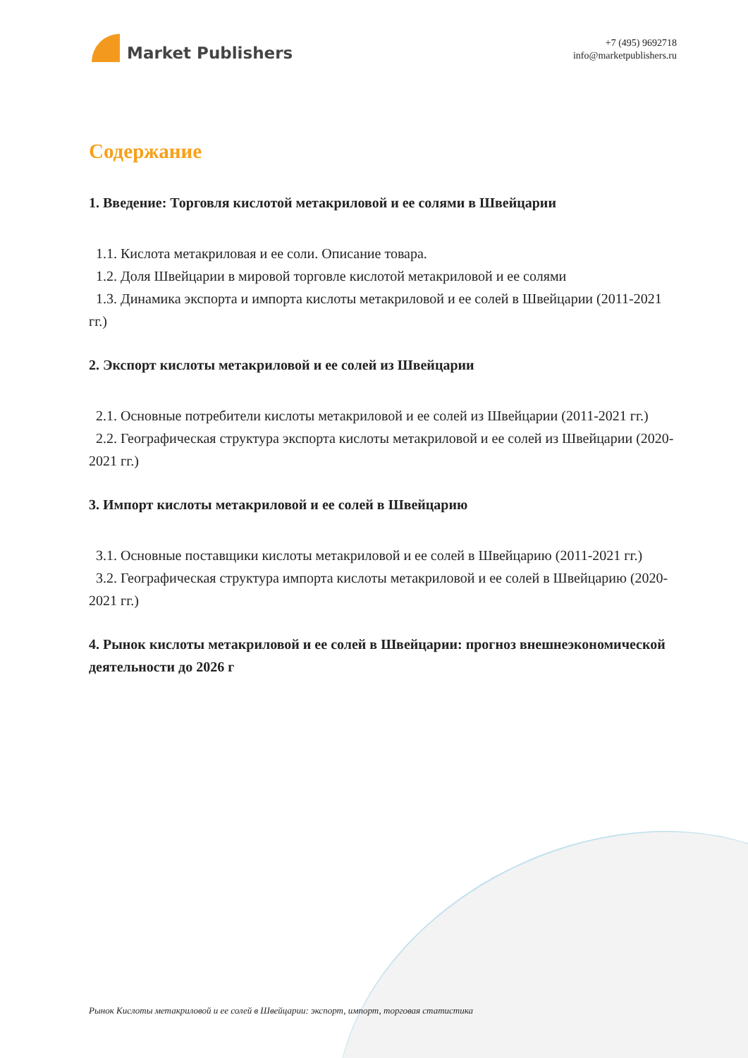Market Publishers
+7 (495) 9692718
info@marketpublishers.ru
Содержание
1. Введение: Торговля кислотой метакриловой и ее солями в Швейцарии
1.1. Кислота метакриловая и ее соли. Описание товара.
1.2. Доля Швейцарии в мировой торговле кислотой метакриловой и ее солями
1.3. Динамика экспорта и импорта кислоты метакриловой и ее солей в Швейцарии (2011-2021 гг.)
2. Экспорт кислоты метакриловой и ее солей из Швейцарии
2.1. Основные потребители кислоты метакриловой и ее солей из Швейцарии (2011-2021 гг.)
2.2. Географическая структура экспорта кислоты метакриловой и ее солей из Швейцарии (2020-2021 гг.)
3. Импорт кислоты метакриловой и ее солей в Швейцарию
3.1. Основные поставщики кислоты метакриловой и ее солей в Швейцарию (2011-2021 гг.)
3.2. Географическая структура импорта кислоты метакриловой и ее солей в Швейцарию (2020-2021 гг.)
4. Рынок кислоты метакриловой и ее солей в Швейцарии: прогноз внешнеэкономической деятельности до 2026 г
Рынок Кислоты метакриловой и ее солей в Швейцарии: экспорт, импорт, торговая статистика